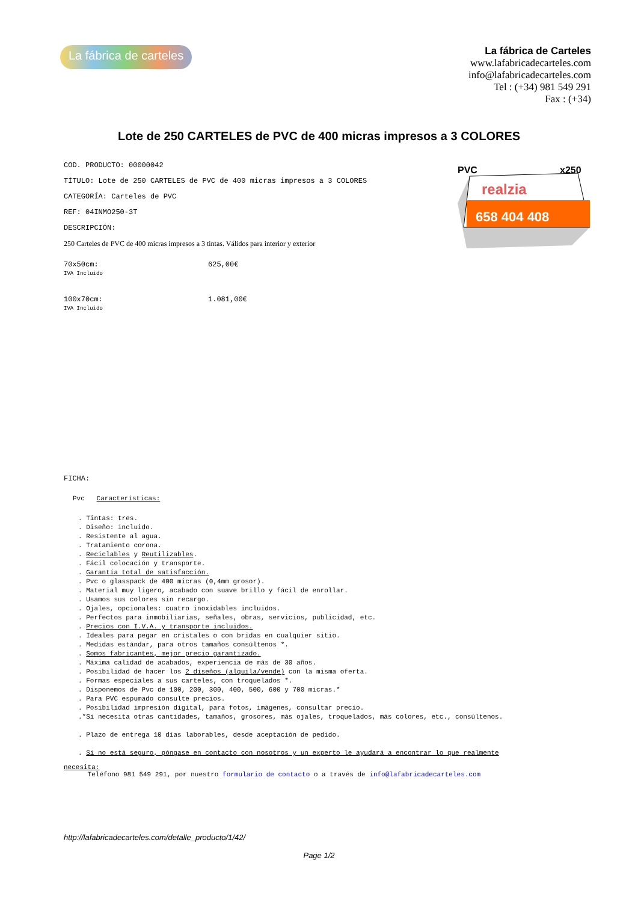La fábrica de carteles
La fábrica de Carteles
www.lafabricadecarteles.com
info@lafabricadecarteles.com
Tel : (+34) 981 549 291
Fax : (+34)
Lote de 250 CARTELES de PVC de 400 micras impresos a 3 COLORES
PVC
x250
realzia
658 404 408
COD. PRODUCTO: 00000042
TÍTULO: Lote de 250 CARTELES de PVC de 400 micras impresos a 3 COLORES
CATEGORÍA: Carteles de PVC
REF: 04INMO250-3T
DESCRIPCIÓN:
250 Carteles de PVC de 400 micras impresos a 3 tintas. Válidos para interior y exterior
70x50cm:
IVA Incluido
625,00€
100x70cm:
IVA Incluido
1.081,00€
FICHA:
Pvc Características:
. Tintas: tres.
. Diseño: incluido.
. Resistente al agua.
. Tratamiento corona.
. Reciclables y Reutilizables.
. Fácil colocación y transporte.
. Garantía total de satisfacción.
. Pvc o glasspack de 400 micras (0,4mm grosor).
. Material muy ligero, acabado con suave brillo y fácil de enrollar.
. Usamos sus colores sin recargo.
. Ojales, opcionales: cuatro inoxidables incluidos.
. Perfectos para inmobiliarias, señales, obras, servicios, publicidad, etc.
. Precios con I.V.A. y transporte incluidos.
. Ideales para pegar en cristales o con bridas en cualquier sitio.
. Medidas estándar, para otros tamaños consúltenos *.
. Somos fabricantes, mejor precio garantizado.
. Máxima calidad de acabados, experiencia de más de 30 años.
. Posibilidad de hacer los 2 diseños (alquila/vende) con la misma oferta.
. Formas especiales a sus carteles, con troquelados *.
. Disponemos de Pvc de 100, 200, 300, 400, 500, 600 y 700 micras.*
. Para PVC espumado consulte precios.
. Posibilidad impresión digital, para fotos, imágenes, consultar precio.
.*Si necesita otras cantidades, tamaños, grosores, más ojales, troquelados, más colores, etc., consúltenos.
. Plazo de entrega 10 días laborables, desde aceptación de pedido.
. Si no está seguro, póngase en contacto con nosotros y un experto le ayudará a encontrar lo que realmente
necesita:
Teléfono 981 549 291, por nuestro formulario de contacto o a través de info@lafabricadecarteles.com
http://lafabricadecarteles.com/detalle_producto/1/42/
Page 1/2